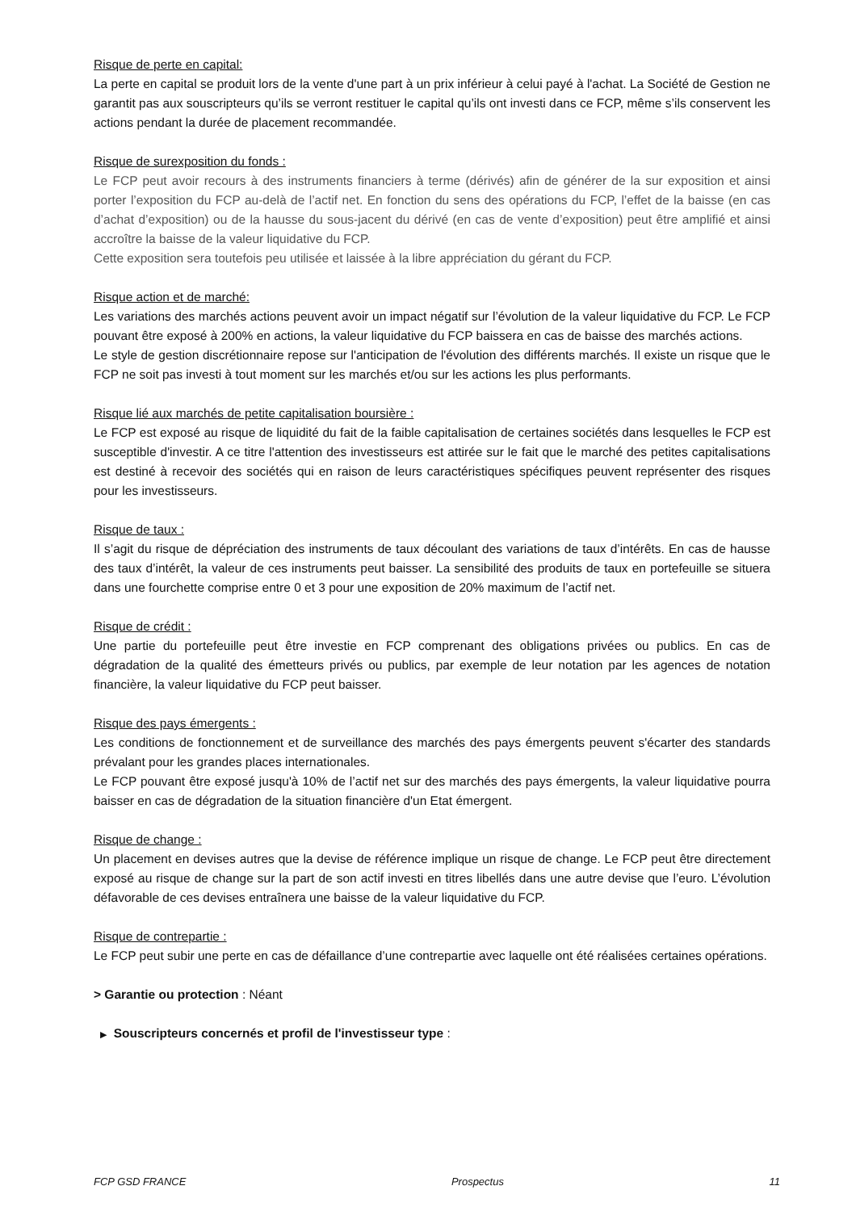Risque de perte en capital:
La perte en capital se produit lors de la vente d'une part à un prix inférieur à celui payé à l'achat. La Société de Gestion ne garantit pas aux souscripteurs qu’ils se verront restituer le capital qu’ils ont investi dans ce FCP, même s’ils conservent les actions pendant la durée de placement recommandée.
Risque de surexposition du fonds :
Le FCP peut avoir recours à des instruments financiers à terme (dérivés) afin de générer de la sur exposition et ainsi porter l’exposition du FCP au-delà de l’actif net. En fonction du sens des opérations du FCP, l’effet de la baisse (en cas d’achat d’exposition) ou de la hausse du sous-jacent du dérivé (en cas de vente d’exposition) peut être amplifié et ainsi accroître la baisse de la valeur liquidative du FCP.
Cette exposition sera toutefois peu utilisée et laissée à la libre appréciation du gérant du FCP.
Risque action et de marché:
Les variations des marchés actions peuvent avoir un impact négatif sur l’évolution de la valeur liquidative du FCP. Le FCP pouvant être exposé à 200% en actions, la valeur liquidative du FCP baissera en cas de baisse des marchés actions.
Le style de gestion discrétionnaire repose sur l'anticipation de l'évolution des différents marchés. Il existe un risque que le FCP ne soit pas investi à tout moment sur les marchés et/ou sur les actions les plus performants.
Risque lié aux marchés de petite capitalisation boursière :
Le FCP est exposé au risque de liquidité du fait de la faible capitalisation de certaines sociétés dans lesquelles le FCP est susceptible d'investir. A ce titre l'attention des investisseurs est attirée sur le fait que le marché des petites capitalisations est destiné à recevoir des sociétés qui en raison de leurs caractéristiques spécifiques peuvent représenter des risques pour les investisseurs.
Risque de taux :
Il s’agit du risque de dépréciation des instruments de taux découlant des variations de taux d’intérêts. En cas de hausse des taux d’intérêt, la valeur de ces instruments peut baisser. La sensibilité des produits de taux en portefeuille se situera dans une fourchette comprise entre 0 et 3 pour une exposition de 20% maximum de l’actif net.
Risque de crédit :
Une partie du portefeuille peut être investie en FCP comprenant des obligations privées ou publics. En cas de dégradation de la qualité des émetteurs privés ou publics, par exemple de leur notation par les agences de notation financière, la valeur liquidative du FCP peut baisser.
Risque des pays émergents :
Les conditions de fonctionnement et de surveillance des marchés des pays émergents peuvent s'écarter des standards prévalant pour les grandes places internationales.
Le FCP pouvant être exposé jusqu'à 10% de l’actif net sur des marchés des pays émergents, la valeur liquidative pourra baisser en cas de dégradation de la situation financière d'un Etat émergent.
Risque de change :
Un placement en devises autres que la devise de référence implique un risque de change. Le FCP peut être directement exposé au risque de change sur la part de son actif investi en titres libellés dans une autre devise que l’euro. L’évolution défavorable de ces devises entraînera une baisse de la valeur liquidative du FCP.
Risque de contrepartie :
Le FCP peut subir une perte en cas de défaillance d’une contrepartie avec laquelle ont été réalisées certaines opérations.
> Garantie ou protection : Néant
▶ Souscripteurs concernés et profil de l'investisseur type :
FCP GSD FRANCE Prospectus 11